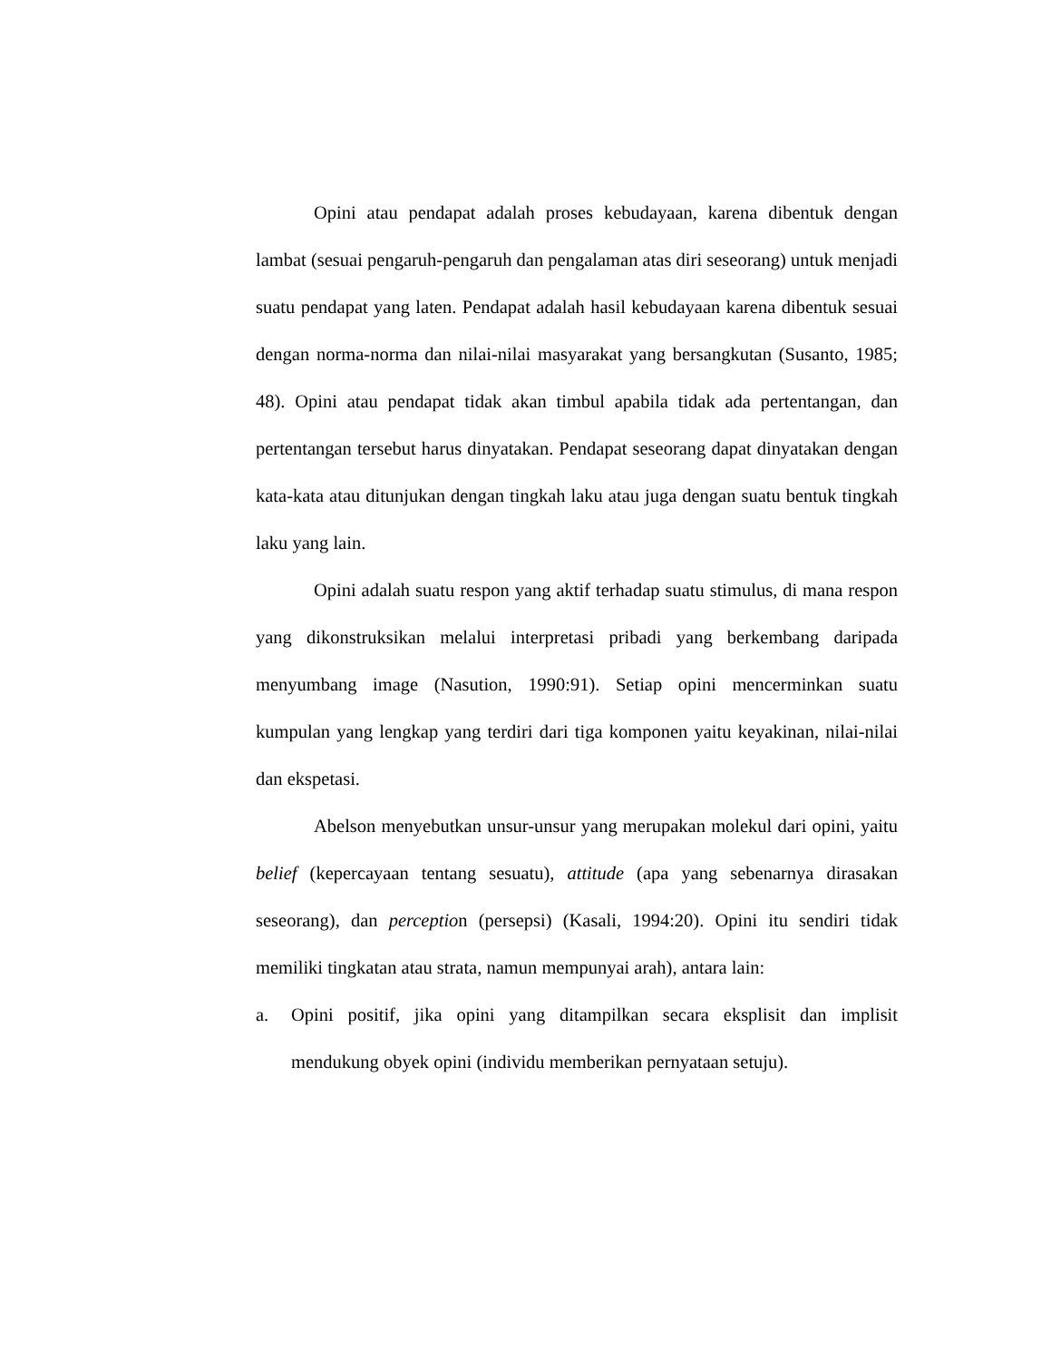Opini atau pendapat adalah proses kebudayaan, karena dibentuk dengan lambat (sesuai pengaruh-pengaruh dan pengalaman atas diri seseorang) untuk menjadi suatu pendapat yang laten. Pendapat adalah hasil kebudayaan karena dibentuk sesuai dengan norma-norma dan nilai-nilai masyarakat yang bersangkutan (Susanto, 1985; 48). Opini atau pendapat tidak akan timbul apabila tidak ada pertentangan, dan pertentangan tersebut harus dinyatakan. Pendapat seseorang dapat dinyatakan dengan kata-kata atau ditunjukan dengan tingkah laku atau juga dengan suatu bentuk tingkah laku yang lain.
Opini adalah suatu respon yang aktif terhadap suatu stimulus, di mana respon yang dikonstruksikan melalui interpretasi pribadi yang berkembang daripada menyumbang image (Nasution, 1990:91). Setiap opini mencerminkan suatu kumpulan yang lengkap yang terdiri dari tiga komponen yaitu keyakinan, nilai-nilai dan ekspetasi.
Abelson menyebutkan unsur-unsur yang merupakan molekul dari opini, yaitu belief (kepercayaan tentang sesuatu), attitude (apa yang sebenarnya dirasakan seseorang), dan perception (persepsi) (Kasali, 1994:20). Opini itu sendiri tidak memiliki tingkatan atau strata, namun mempunyai arah), antara lain:
a. Opini positif, jika opini yang ditampilkan secara eksplisit dan implisit mendukung obyek opini (individu memberikan pernyataan setuju).